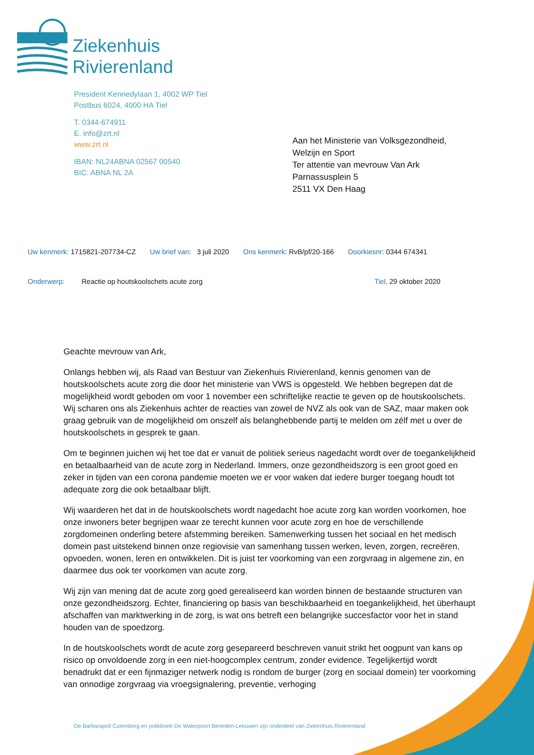Ziekenhuis
Rivierenland
President Kennedylaan 1, 4002 WP Tiel
Postbus 6024, 4000 HA Tiel
T. 0344-674911
E. info@zrt.nl
www.zrt.nl
IBAN: NL24ABNA 02567 00540
BIC: ABNA NL 2A
Aan het Ministerie van Volksgezondheid,
Welzijn en Sport
Ter attentie van mevrouw Van Ark
Parnassusplein 5
2511 VX Den Haag
Uw kenmerk: 1715821-207734-CZ Uw brief van: 3 juli 2020 Ons kenmerk: RvB/pf/20-166 Doorkiesnr: 0344 674341
Onderwerp: Reactie op houtskoolschets acute zorg Tiel, 29 oktober 2020
Geachte mevrouw van Ark,
Onlangs hebben wij, als Raad van Bestuur van Ziekenhuis Rivierenland, kennis genomen van de houtskoolschets acute zorg die door het ministerie van VWS is opgesteld. We hebben begrepen dat de mogelijkheid wordt geboden om voor 1 november een schriftelijke reactie te geven op de houtskoolschets. Wij scharen ons als Ziekenhuis achter de reacties van zowel de NVZ als ook van de SAZ, maar maken ook graag gebruik van de mogelijkheid om onszelf als belanghebbende partij te melden om zélf met u over de houtskoolschets in gesprek te gaan.
Om te beginnen juichen wij het toe dat er vanuit de politiek serieus nagedacht wordt over de toegankelijkheid en betaalbaarheid van de acute zorg in Nederland. Immers, onze gezondheidszorg is een groot goed en zeker in tijden van een corona pandemie moeten we er voor waken dat iedere burger toegang houdt tot adequate zorg die ook betaalbaar blijft.
Wij waarderen het dat in de houtskoolschets wordt nagedacht hoe acute zorg kan worden voorkomen, hoe onze inwoners beter begrijpen waar ze terecht kunnen voor acute zorg en hoe de verschillende zorgdomeinen onderling betere afstemming bereiken. Samenwerking tussen het sociaal en het medisch domein past uitstekend binnen onze regiovisie van samenhang tussen werken, leven, zorgen, recreëren, opvoeden, wonen, leren en ontwikkelen. Dit is juist ter voorkoming van een zorgvraag in algemene zin, en daarmee dus ook ter voorkomen van acute zorg.
Wij zijn van mening dat de acute zorg goed gerealiseerd kan worden binnen de bestaande structuren van onze gezondheidszorg. Echter, financiering op basis van beschikbaarheid en toegankelijkheid, het überhaupt afschaffen van marktwerking in de zorg, is wat ons betreft een belangrijke succesfactor voor het in stand houden van de spoedzorg.
In de houtskoolschets wordt de acute zorg gesepareerd beschreven vanuit strikt het oogpunt van kans op risico op onvoldoende zorg in een niet-hoogcomplex centrum, zonder evidence. Tegelijkertijd wordt benadrukt dat er een fijnmaziger netwerk nodig is rondom de burger (zorg en sociaal domein) ter voorkoming van onnodige zorgvraag via vroegsignalering, preventie, verhoging
De Barbarapoli Culemborg en polikliniek De Waterpoort Beneden-Leeuwen zijn onderdeel van Ziekenhuis Rivierenland